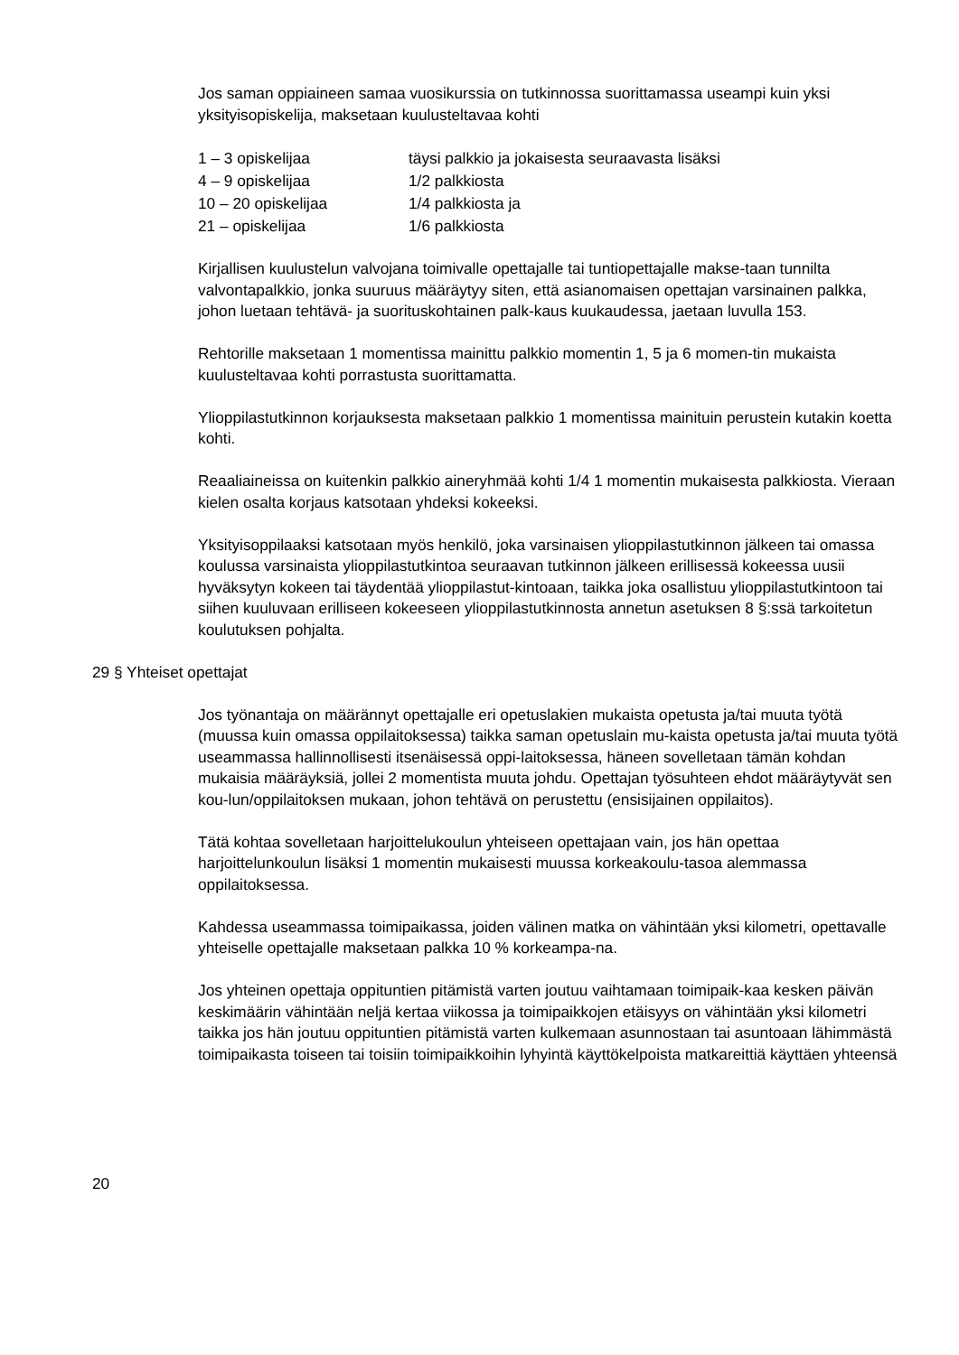Jos saman oppiaineen samaa vuosikurssia on tutkinnossa suorittamassa useampi kuin yksi yksityisopiskelija, maksetaan kuulusteltavaa kohti
| 1 – 3 opiskelijaa | täysi palkkio ja jokaisesta seuraavasta lisäksi |
| 4 – 9 opiskelijaa | 1/2 palkkiosta |
| 10 – 20 opiskelijaa | 1/4 palkkiosta ja |
| 21 – opiskelijaa | 1/6 palkkiosta |
Kirjallisen kuulustelun valvojana toimivalle opettajalle tai tuntiopettajalle makse-taan tunnilta valvontapalkkio, jonka suuruus määräytyy siten, että asianomaisen opettajan varsinainen palkka, johon luetaan tehtävä- ja suorituskohtainen palk-kaus kuukaudessa, jaetaan luvulla 153.
Rehtorille maksetaan 1 momentissa mainittu palkkio momentin 1, 5 ja 6 momen-tin mukaista kuulusteltavaa kohti porrastusta suorittamatta.
Ylioppilastutkinnon korjauksesta maksetaan palkkio 1 momentissa mainituin perustein kutakin koetta kohti.
Reaaliaineissa on kuitenkin palkkio aineryhmää kohti 1/4 1 momentin mukaisesta palkkiosta. Vieraan kielen osalta korjaus katsotaan yhdeksi kokeeksi.
Yksityisoppilaaksi katsotaan myös henkilö, joka varsinaisen ylioppilastutkinnon jälkeen tai omassa koulussa varsinaista ylioppilastutkintoa seuraavan tutkinnon jälkeen erillisessä kokeessa uusii hyväksytyn kokeen tai täydentää ylioppilastut-kintoaan, taikka joka osallistuu ylioppilastutkintoon tai siihen kuuluvaan erilliseen kokeeseen ylioppilastutkinnosta annetun asetuksen 8 §:ssä tarkoitetun koulutuksen pohjalta.
29 § Yhteiset opettajat
Jos työnantaja on määrännyt opettajalle eri opetuslakien mukaista opetusta ja/tai muuta työtä (muussa kuin omassa oppilaitoksessa) taikka saman opetuslain mu-kaista opetusta ja/tai muuta työtä useammassa hallinnollisesti itsenäisessä oppi-laitoksessa, häneen sovelletaan tämän kohdan mukaisia määräyksiä, jollei 2 momentista muuta johdu. Opettajan työsuhteen ehdot määräytyvät sen kou-lun/oppilaitoksen mukaan, johon tehtävä on perustettu (ensisijainen oppilaitos).
Tätä kohtaa sovelletaan harjoittelukoulun yhteiseen opettajaan vain, jos hän opettaa harjoittelunkoulun lisäksi 1 momentin mukaisesti muussa korkeakoulu-tasoa alemmassa oppilaitoksessa.
Kahdessa useammassa toimipaikassa, joiden välinen matka on vähintään yksi kilometri, opettavalle yhteiselle opettajalle maksetaan palkka 10 % korkeampa-na.
Jos yhteinen opettaja oppituntien pitämistä varten joutuu vaihtamaan toimipaik-kaa kesken päivän keskimäärin vähintään neljä kertaa viikossa ja toimipaikkojen etäisyys on vähintään yksi kilometri taikka jos hän joutuu oppituntien pitämistä varten kulkemaan asunnostaan tai asuntoaan lähimmästä toimipaikasta toiseen tai toisiin toimipaikkoihin lyhyintä käyttökelpoista matkareittiä käyttäen yhteensä
20